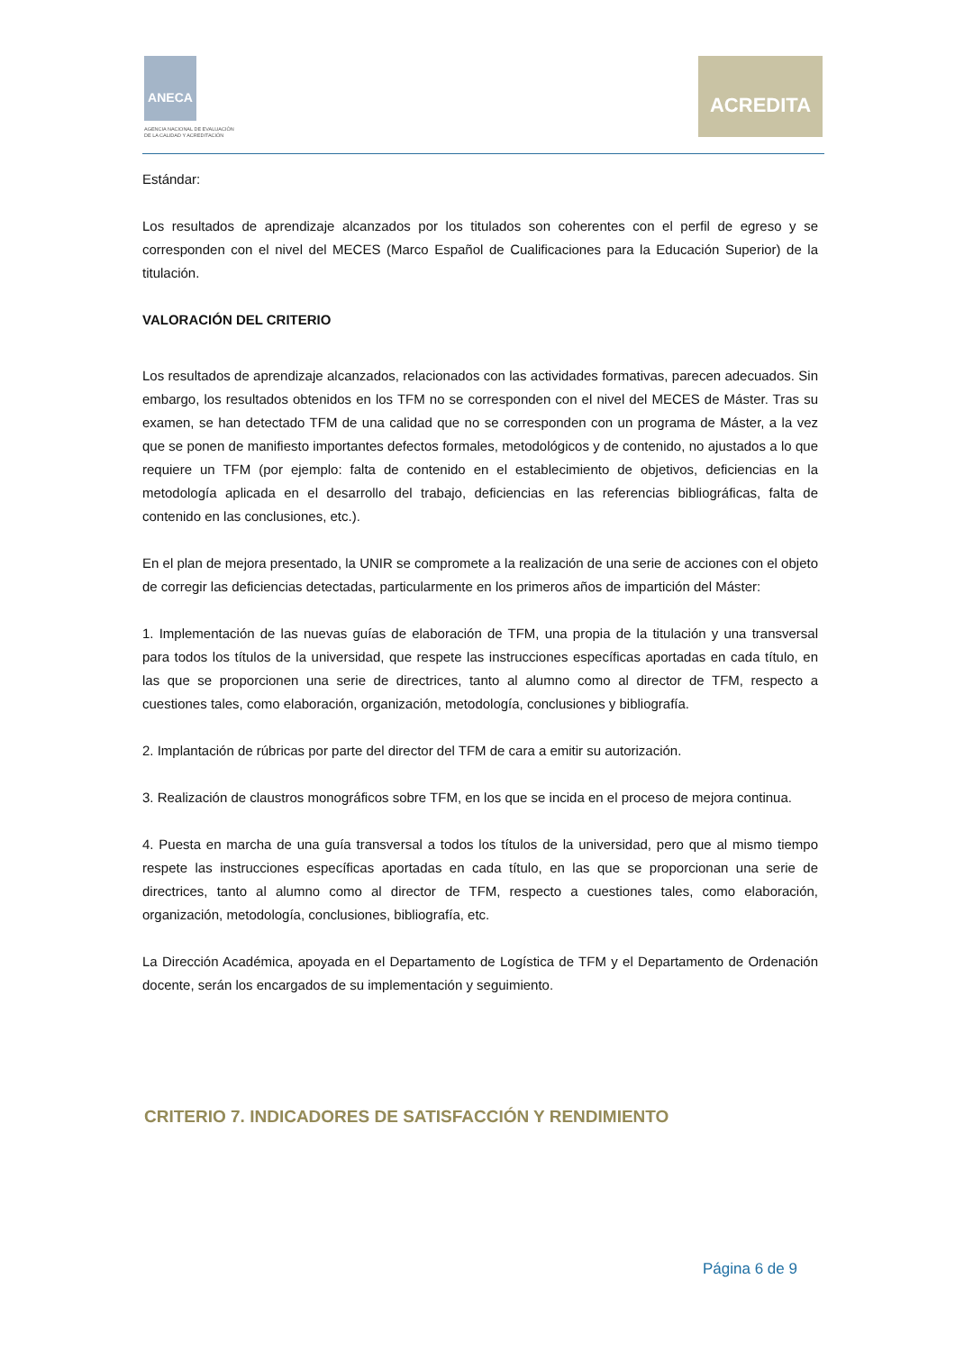ANECA
AGENCIA NACIONAL DE EVALUACIÓN
DE LA CALIDAD Y ACREDITACIÓN
ACREDITA
Estándar:
Los resultados de aprendizaje alcanzados por los titulados son coherentes con el perfil de egreso y se corresponden con el nivel del MECES (Marco Español de Cualificaciones para la Educación Superior) de la titulación.
VALORACIÓN DEL CRITERIO
Los resultados de aprendizaje alcanzados, relacionados con las actividades formativas, parecen adecuados. Sin embargo, los resultados obtenidos en los TFM no se corresponden con el nivel del MECES de Máster. Tras su examen, se han detectado TFM de una calidad que no se corresponden con un programa de Máster, a la vez que se ponen de manifiesto importantes defectos formales, metodológicos y de contenido, no ajustados a lo que requiere un TFM (por ejemplo: falta de contenido en el establecimiento de objetivos, deficiencias en la metodología aplicada en el desarrollo del trabajo, deficiencias en las referencias bibliográficas, falta de contenido en las conclusiones, etc.).
En el plan de mejora presentado, la UNIR se compromete a la realización de una serie de acciones con el objeto de corregir las deficiencias detectadas, particularmente en los primeros años de impartición del Máster:
1. Implementación de las nuevas guías de elaboración de TFM, una propia de la titulación y una transversal para todos los títulos de la universidad, que respete las instrucciones específicas aportadas en cada título, en las que se proporcionen una serie de directrices, tanto al alumno como al director de TFM, respecto a cuestiones tales, como elaboración, organización, metodología, conclusiones y bibliografía.
2. Implantación de rúbricas por parte del director del TFM de cara a emitir su autorización.
3. Realización de claustros monográficos sobre TFM, en los que se incida en el proceso de mejora continua.
4. Puesta en marcha de una guía transversal a todos los títulos de la universidad, pero que al mismo tiempo respete las instrucciones específicas aportadas en cada título, en las que se proporcionan una serie de directrices, tanto al alumno como al director de TFM, respecto a cuestiones tales, como elaboración, organización, metodología, conclusiones, bibliografía, etc.
La Dirección Académica, apoyada en el Departamento de Logística de TFM y el Departamento de Ordenación docente, serán los encargados de su implementación y seguimiento.
CRITERIO 7. INDICADORES DE SATISFACCIÓN Y RENDIMIENTO
Página 6 de 9